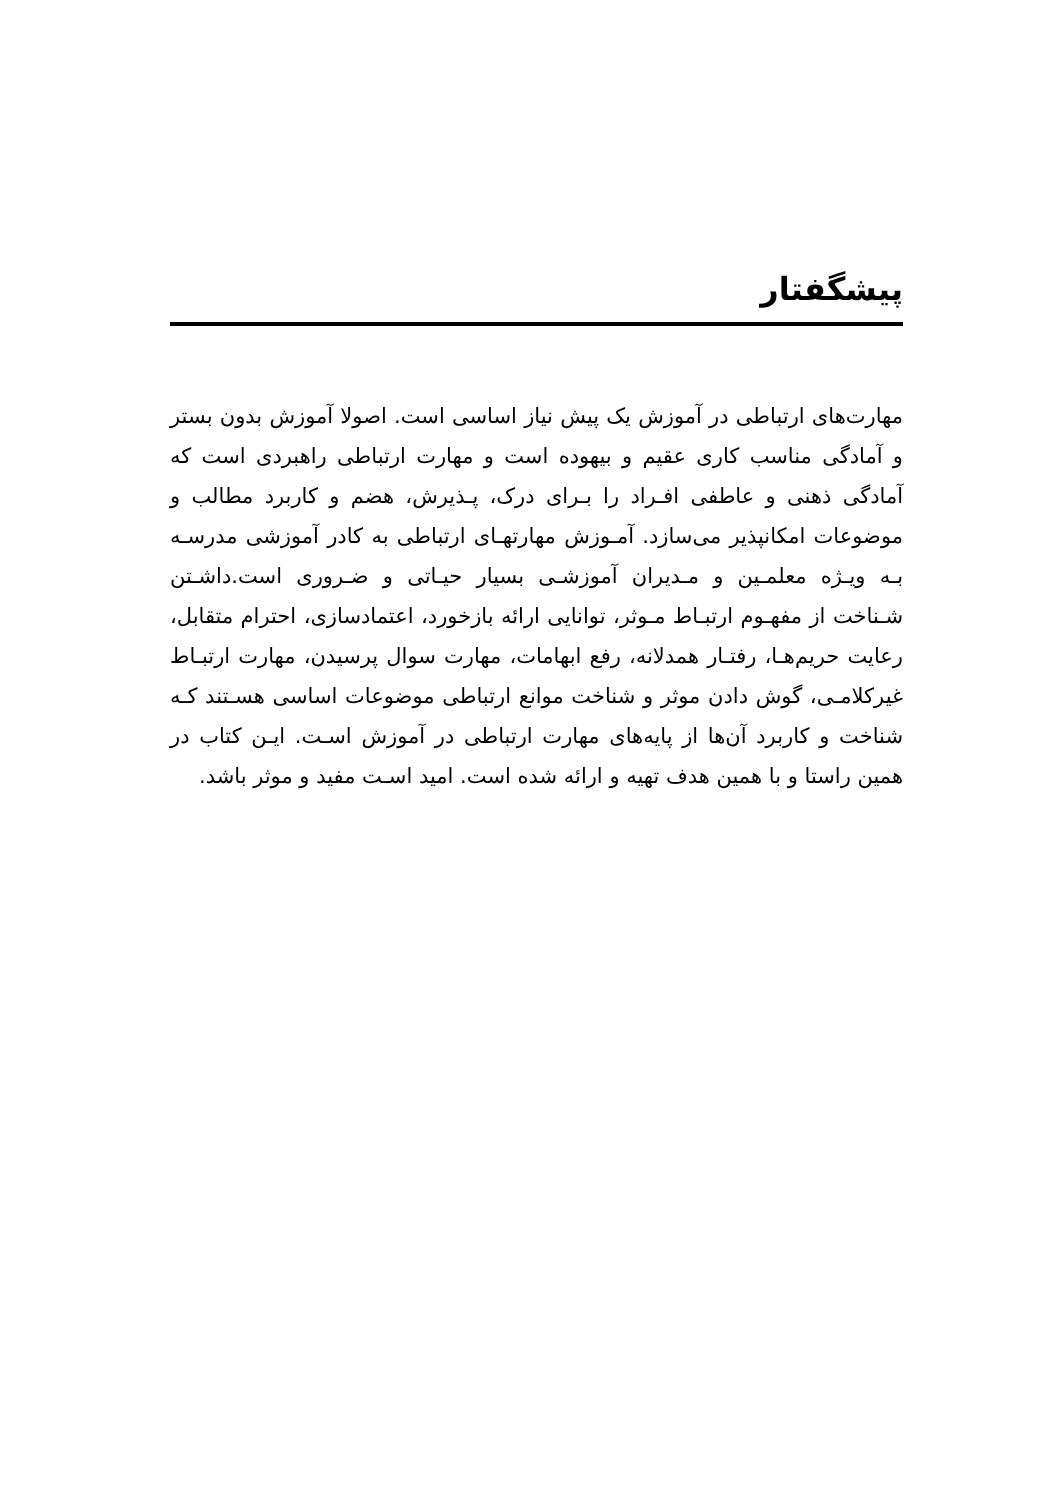پیشگفتار
مهارت‌های ارتباطی در آموزش یک پیش نیاز اساسی است. اصولا آموزش بدون بستر و آمادگی مناسب کاری عقیم و بیهوده است و مهارت ارتباطی راهبردی است که آمادگی ذهنی و عاطفی افـراد را بـرای درک، پـذیرش، هضم و کاربرد مطالب و موضوعات امکانپذیر می‌سازد. آمـوزش مهارتهـای ارتباطی به کادر آموزشی مدرسـه بـه ویـژه معلمـین و مـدیران آموزشـی بسیار حیـاتی و ضـروری است.داشـتن شـناخت از مفهـوم ارتبـاط مـوثر، توانایی ارائه بازخورد، اعتمادسازی، احترام متقابل، رعایت حریم‌هـا، رفتـار همدلانه، رفع ابهامات، مهارت سوال پرسیدن، مهارت ارتبـاط غیرکلامـی، گوش دادن موثر و شناخت موانع ارتباطی موضوعات اساسی هسـتند کـه شناخت و کاربرد آن‌ها از پایه‌های مهارت ارتباطی در آموزش اسـت. ایـن کتاب در همین راستا و با همین هدف تهیه و ارائه شده است. امید اسـت مفید و موثر باشد.